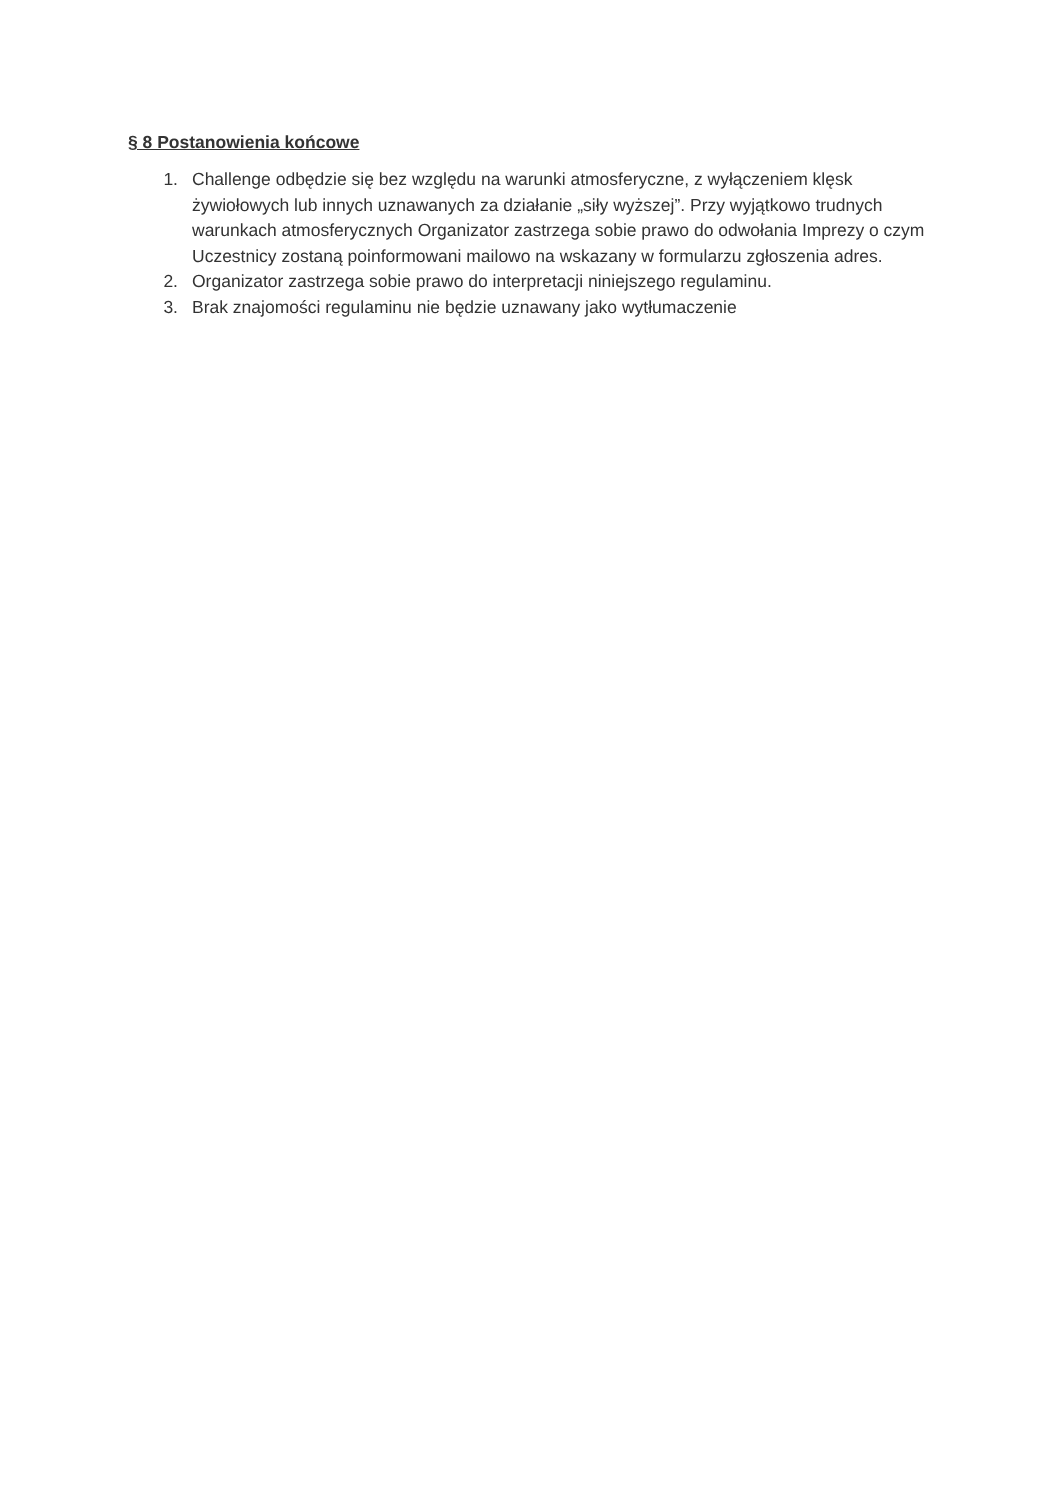§ 8 Postanowienia końcowe
1. Challenge odbędzie się bez względu na warunki atmosferyczne, z wyłączeniem klęsk żywiołowych lub innych uznawanych za działanie „siły wyższej”. Przy wyjątkowo trudnych warunkach atmosferycznych Organizator zastrzega sobie prawo do odwołania Imprezy o czym Uczestnicy zostaną poinformowani mailowo na wskazany w formularzu zgłoszenia adres.
2. Organizator zastrzega sobie prawo do interpretacji niniejszego regulaminu.
3. Brak znajomości regulaminu nie będzie uznawany jako wytłumaczenie